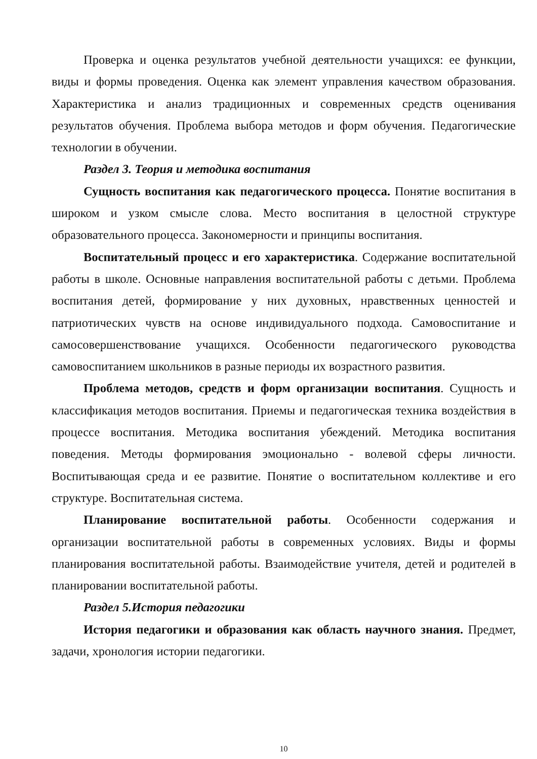Проверка и оценка результатов учебной деятельности учащихся: ее функции, виды и формы проведения. Оценка как элемент управления качеством образования. Характеристика и анализ традиционных и современных средств оценивания результатов обучения. Проблема выбора методов и форм обучения. Педагогические технологии в обучении.
Раздел 3. Теория и методика воспитания
Сущность воспитания как педагогического процесса. Понятие воспитания в широком и узком смысле слова. Место воспитания в целостной структуре образовательного процесса. Закономерности и принципы воспитания.
Воспитательный процесс и его характеристика. Содержание воспитательной работы в школе. Основные направления воспитательной работы с детьми. Проблема воспитания детей, формирование у них духовных, нравственных ценностей и патриотических чувств на основе индивидуального подхода. Самовоспитание и самосовершенствование учащихся. Особенности педагогического руководства самовоспитанием школьников в разные периоды их возрастного развития.
Проблема методов, средств и форм организации воспитания. Сущность и классификация методов воспитания. Приемы и педагогическая техника воздействия в процессе воспитания. Методика воспитания убеждений. Методика воспитания поведения. Методы формирования эмоционально - волевой сферы личности. Воспитывающая среда и ее развитие. Понятие о воспитательном коллективе и его структуре. Воспитательная система.
Планирование воспитательной работы. Особенности содержания и организации воспитательной работы в современных условиях. Виды и формы планирования воспитательной работы. Взаимодействие учителя, детей и родителей в планировании воспитательной работы.
Раздел 5.История педагогики
История педагогики и образования как область научного знания. Предмет, задачи, хронология истории педагогики.
10